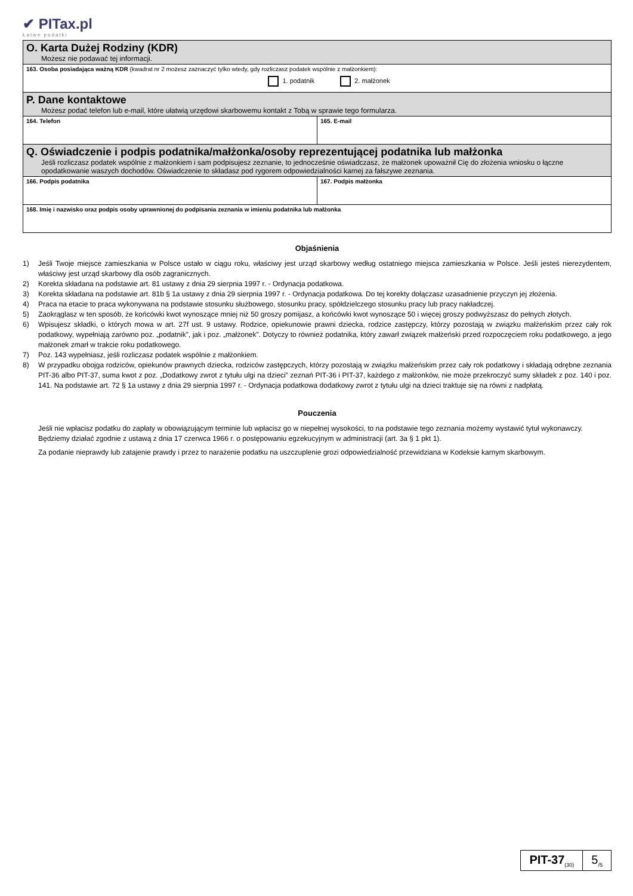✔ PITax.pl
Łatwe podatki
| O. Karta Dużej Rodziny (KDR) Możesz nie podawać tej informacji. | |
| 163. Osoba posiadająca ważną KDR (kwadrat nr 2 możesz zaznaczyć tylko wtedy, gdy rozliczasz podatek wspólnie z małżonkiem): 1. podatnik 2. małżonek | |
| P. Dane kontaktowe Możesz podać telefon lub e-mail, które ułatwią urzędowi skarbowemu kontakt z Tobą w sprawie tego formularza. | |
| 164. Telefon | 165. E-mail |
| Q. Oświadczenie i podpis podatnika/małżonka/osoby reprezentującej podatnika lub małżonka Jeśli rozliczasz podatek wspólnie z małżonkiem i sam podpisujesz zeznanie, to jednocześnie oświadczasz, że małżonek upoważnił Cię do złożenia wniosku o łączne opodatkowanie waszych dochodów. Oświadczenie to składasz pod rygorem odpowiedzialności karnej za fałszywe zeznania. | |
| 166. Podpis podatnika | 167. Podpis małżonka |
| 168. Imię i nazwisko oraz podpis osoby uprawnionej do podpisania zeznania w imieniu podatnika lub małżonka | |
Objaśnienia
1) Jeśli Twoje miejsce zamieszkania w Polsce ustało w ciągu roku, właściwy jest urząd skarbowy według ostatniego miejsca zamieszkania w Polsce. Jeśli jesteś nierezydentem, właściwy jest urząd skarbowy dla osób zagranicznych.
2) Korekta składana na podstawie art. 81 ustawy z dnia 29 sierpnia 1997 r. - Ordynacja podatkowa.
3) Korekta składana na podstawie art. 81b § 1a ustawy z dnia 29 sierpnia 1997 r. - Ordynacja podatkowa. Do tej korekty dołączasz uzasadnienie przyczyn jej złożenia.
4) Praca na etacie to praca wykonywana na podstawie stosunku służbowego, stosunku pracy, spółdzielczego stosunku pracy lub pracy nakładczej.
5) Zaokrąglasz w ten sposób, że końcówki kwot wynoszące mniej niż 50 groszy pomijasz, a końcówki kwot wynoszące 50 i więcej groszy podwyższasz do pełnych złotych.
6) Wpisujesz składki, o których mowa w art. 27f ust. 9 ustawy. Rodzice, opiekunowie prawni dziecka, rodzice zastępczy, którzy pozostają w związku małżeńskim przez cały rok podatkowy, wypełniają zarówno poz. „podatnik”, jak i poz. „małżonek”. Dotyczy to również podatnika, który zawarł związek małżeński przed rozpoczęciem roku podatkowego, a jego małżonek zmarł w trakcie roku podatkowego.
7) Poz. 143 wypełniasz, jeśli rozliczasz podatek wspólnie z małżonkiem.
8) W przypadku obojga rodziców, opiekunów prawnych dziecka, rodziców zastępczych, którzy pozostają w związku małżeńskim przez cały rok podatkowy i składają odrębne zeznania PIT-36 albo PIT-37, suma kwot z poz. „Dodatkowy zwrot z tytułu ulgi na dzieci” zeznań PIT-36 i PIT-37, każdego z małżonków, nie może przekroczyć sumy składek z poz. 140 i poz. 141. Na podstawie art. 72 § 1a ustawy z dnia 29 sierpnia 1997 r. - Ordynacja podatkowa dodatkowy zwrot z tytułu ulgi na dzieci traktuje się na równi z nadpłatą.
Pouczenia
Jeśli nie wpłacisz podatku do zapłaty w obowiązującym terminie lub wpłacisz go w niepełnej wysokości, to na podstawie tego zeznania możemy wystawić tytuł wykonawczy. Będziemy działać zgodnie z ustawą z dnia 17 czerwca 1966 r. o postępowaniu egzekucyjnym w administracji (art. 3a § 1 pkt 1).
Za podanie nieprawdy lub zatajenie prawdy i przez to narażenie podatku na uszczuplenie grozi odpowiedzialność przewidziana w Kodeksie karnym skarbowym.
PIT-37<sub>(30)</sub>
5<sub>/5</sub>